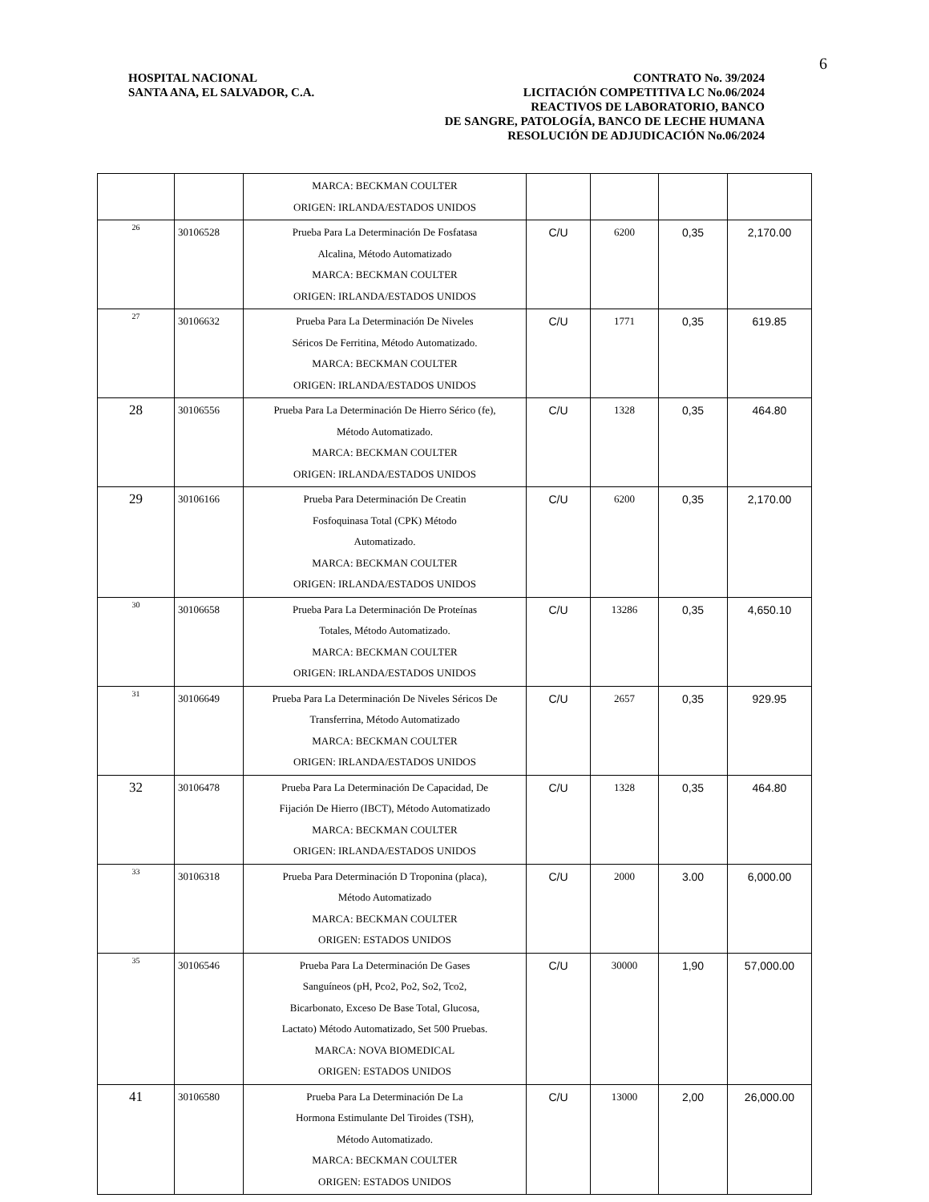6
HOSPITAL NACIONAL
SANTA ANA, EL SALVADOR, C.A.
CONTRATO No. 39/2024
LICITACIÓN COMPETITIVA LC No.06/2024
REACTIVOS DE LABORATORIO, BANCO
DE SANGRE, PATOLOGÍA, BANCO DE LECHE HUMANA
RESOLUCIÓN DE ADJUDICACIÓN No.06/2024
| | | MARCA: BECKMAN COULTER ORIGEN: IRLANDA/ESTADOS UNIDOS | | | | |
| 26 | 30106528 | Prueba Para La Determinación De Fosfatasa Alcalina, Método Automatizado MARCA: BECKMAN COULTER ORIGEN: IRLANDA/ESTADOS UNIDOS | C/U | 6200 | 0,35 | 2,170.00 |
| 27 | 30106632 | Prueba Para La Determinación De Niveles Séricos De Ferritina, Método Automatizado. MARCA: BECKMAN COULTER ORIGEN: IRLANDA/ESTADOS UNIDOS | C/U | 1771 | 0,35 | 619.85 |
| 28 | 30106556 | Prueba Para La Determinación De Hierro Sérico (fe), Método Automatizado. MARCA: BECKMAN COULTER ORIGEN: IRLANDA/ESTADOS UNIDOS | C/U | 1328 | 0,35 | 464.80 |
| 29 | 30106166 | Prueba Para Determinación De Creatin Fosfoquinasa Total (CPK) Método Automatizado. MARCA: BECKMAN COULTER ORIGEN: IRLANDA/ESTADOS UNIDOS | C/U | 6200 | 0,35 | 2,170.00 |
| 30 | 30106658 | Prueba Para La Determinación De Proteínas Totales, Método Automatizado. MARCA: BECKMAN COULTER ORIGEN: IRLANDA/ESTADOS UNIDOS | C/U | 13286 | 0,35 | 4,650.10 |
| 31 | 30106649 | Prueba Para La Determinación De Niveles Séricos De Transferrina, Método Automatizado MARCA: BECKMAN COULTER ORIGEN: IRLANDA/ESTADOS UNIDOS | C/U | 2657 | 0,35 | 929.95 |
| 32 | 30106478 | Prueba Para La Determinación De Capacidad, De Fijación De Hierro (IBCT), Método Automatizado MARCA: BECKMAN COULTER ORIGEN: IRLANDA/ESTADOS UNIDOS | C/U | 1328 | 0,35 | 464.80 |
| 33 | 30106318 | Prueba Para Determinación D Troponina (placa), Método Automatizado MARCA: BECKMAN COULTER ORIGEN: ESTADOS UNIDOS | C/U | 2000 | 3.00 | 6,000.00 |
| 35 | 30106546 | Prueba Para La Determinación De Gases Sanguíneos (pH, Pco2, Po2, So2, Tco2, Bicarbonato, Exceso De Base Total, Glucosa, Lactato) Método Automatizado, Set 500 Pruebas. MARCA: NOVA BIOMEDICAL ORIGEN: ESTADOS UNIDOS | C/U | 30000 | 1,90 | 57,000.00 |
| 41 | 30106580 | Prueba Para La Determinación De La Hormona Estimulante Del Tiroides (TSH), Método Automatizado. MARCA: BECKMAN COULTER ORIGEN: ESTADOS UNIDOS | C/U | 13000 | 2,00 | 26,000.00 |